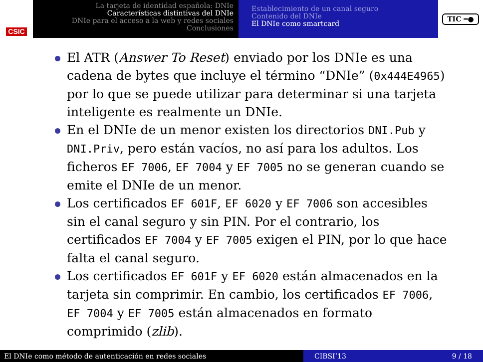CSIC
La tarjeta de identidad española: DNIe
Características distintivas del DNIe
DNIe para el acceso a la web y redes sociales
Conclusiones
Establecimiento de un canal seguro
Contenido del DNIe
El DNIe como smartcard
TIC ━●
El ATR (Answer To Reset) enviado por los DNIe es una cadena de bytes que incluye el término “DNIe” (0x444E4965) por lo que se puede utilizar para determinar si una tarjeta inteligente es realmente un DNIe.
En el DNIe de un menor existen los directorios DNI.Pub y DNI.Priv, pero están vacíos, no así para los adultos. Los ficheros EF 7006, EF 7004 y EF 7005 no se generan cuando se emite el DNIe de un menor.
Los certificados EF 601F, EF 6020 y EF 7006 son accesibles sin el canal seguro y sin PIN. Por el contrario, los certificados EF 7004 y EF 7005 exigen el PIN, por lo que hace falta el canal seguro.
Los certificados EF 601F y EF 6020 están almacenados en la tarjeta sin comprimir. En cambio, los certificados EF 7006, EF 7004 y EF 7005 están almacenados en formato comprimido (zlib).
El DNIe como método de autenticación en redes sociales CIBSI’13 9 / 18